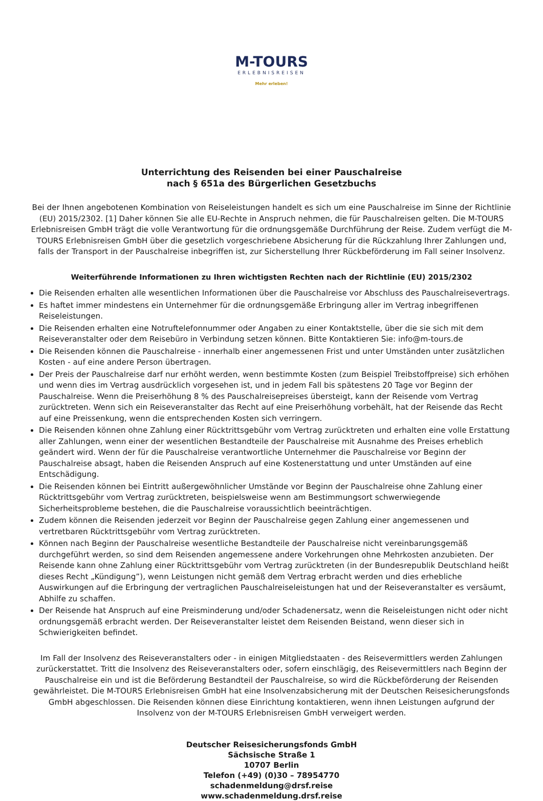M-TOURS
ERLEBNISREISEN
Mehr erleben!
Unterrichtung des Reisenden bei einer Pauschalreise
nach § 651a des Bürgerlichen Gesetzbuchs
Bei der Ihnen angebotenen Kombination von Reiseleistungen handelt es sich um eine Pauschalreise im Sinne der Richtlinie (EU) 2015/2302. [1] Daher können Sie alle EU-Rechte in Anspruch nehmen, die für Pauschalreisen gelten. Die M-TOURS Erlebnisreisen GmbH trägt die volle Verantwortung für die ordnungsgemäße Durchführung der Reise. Zudem verfügt die M-TOURS Erlebnisreisen GmbH über die gesetzlich vorgeschriebene Absicherung für die Rückzahlung Ihrer Zahlungen und, falls der Transport in der Pauschalreise inbegriffen ist, zur Sicherstellung Ihrer Rückbeförderung im Fall seiner Insolvenz.
Weiterführende Informationen zu Ihren wichtigsten Rechten nach der Richtlinie (EU) 2015/2302
Die Reisenden erhalten alle wesentlichen Informationen über die Pauschalreise vor Abschluss des Pauschalreisevertrags.
Es haftet immer mindestens ein Unternehmer für die ordnungsgemäße Erbringung aller im Vertrag inbegriffenen Reiseleistungen.
Die Reisenden erhalten eine Notruftelefonnummer oder Angaben zu einer Kontaktstelle, über die sie sich mit dem Reiseveranstalter oder dem Reisebüro in Verbindung setzen können. Bitte Kontaktieren Sie: info@m-tours.de
Die Reisenden können die Pauschalreise - innerhalb einer angemessenen Frist und unter Umständen unter zusätzlichen Kosten - auf eine andere Person übertragen.
Der Preis der Pauschalreise darf nur erhöht werden, wenn bestimmte Kosten (zum Beispiel Treibstoffpreise) sich erhöhen und wenn dies im Vertrag ausdrücklich vorgesehen ist, und in jedem Fall bis spätestens 20 Tage vor Beginn der Pauschalreise. Wenn die Preiserhöhung 8 % des Pauschalreisepreises übersteigt, kann der Reisende vom Vertrag zurücktreten. Wenn sich ein Reiseveranstalter das Recht auf eine Preiserhöhung vorbehält, hat der Reisende das Recht auf eine Preissenkung, wenn die entsprechenden Kosten sich verringern.
Die Reisenden können ohne Zahlung einer Rücktrittsgebühr vom Vertrag zurücktreten und erhalten eine volle Erstattung aller Zahlungen, wenn einer der wesentlichen Bestandteile der Pauschalreise mit Ausnahme des Preises erheblich geändert wird. Wenn der für die Pauschalreise verantwortliche Unternehmer die Pauschalreise vor Beginn der Pauschalreise absagt, haben die Reisenden Anspruch auf eine Kostenerstattung und unter Umständen auf eine Entschädigung.
Die Reisenden können bei Eintritt außergewöhnlicher Umstände vor Beginn der Pauschalreise ohne Zahlung einer Rücktrittsgebühr vom Vertrag zurücktreten, beispielsweise wenn am Bestimmungsort schwerwiegende Sicherheitsprobleme bestehen, die die Pauschalreise voraussichtlich beeinträchtigen.
Zudem können die Reisenden jederzeit vor Beginn der Pauschalreise gegen Zahlung einer angemessenen und vertretbaren Rücktrittsgebühr vom Vertrag zurücktreten.
Können nach Beginn der Pauschalreise wesentliche Bestandteile der Pauschalreise nicht vereinbarungsgemäß durchgeführt werden, so sind dem Reisenden angemessene andere Vorkehrungen ohne Mehrkosten anzubieten. Der Reisende kann ohne Zahlung einer Rücktrittsgebühr vom Vertrag zurücktreten (in der Bundesrepublik Deutschland heißt dieses Recht „Kündigung”), wenn Leistungen nicht gemäß dem Vertrag erbracht werden und dies erhebliche Auswirkungen auf die Erbringung der vertraglichen Pauschalreiseleistungen hat und der Reiseveranstalter es versäumt, Abhilfe zu schaffen.
Der Reisende hat Anspruch auf eine Preisminderung und/oder Schadenersatz, wenn die Reiseleistungen nicht oder nicht ordnungsgemäß erbracht werden. Der Reiseveranstalter leistet dem Reisenden Beistand, wenn dieser sich in Schwierigkeiten befindet.
Im Fall der Insolvenz des Reiseveranstalters oder - in einigen Mitgliedstaaten - des Reisevermittlers werden Zahlungen zurückerstattet. Tritt die Insolvenz des Reiseveranstalters oder, sofern einschlägig, des Reisevermittlers nach Beginn der Pauschalreise ein und ist die Beförderung Bestandteil der Pauschalreise, so wird die Rückbeförderung der Reisenden gewährleistet. Die M-TOURS Erlebnisreisen GmbH hat eine Insolvenzabsicherung mit der Deutschen Reisesicherungsfonds GmbH abgeschlossen. Die Reisenden können diese Einrichtung kontaktieren, wenn ihnen Leistungen aufgrund der Insolvenz von der M-TOURS Erlebnisreisen GmbH verweigert werden.
Deutscher Reisesicherungsfonds GmbH
Sächsische Straße 1
10707 Berlin
Telefon (+49) (0)30 – 78954770
schadenmeldung@drsf.reise
www.schadenmeldung.drsf.reise